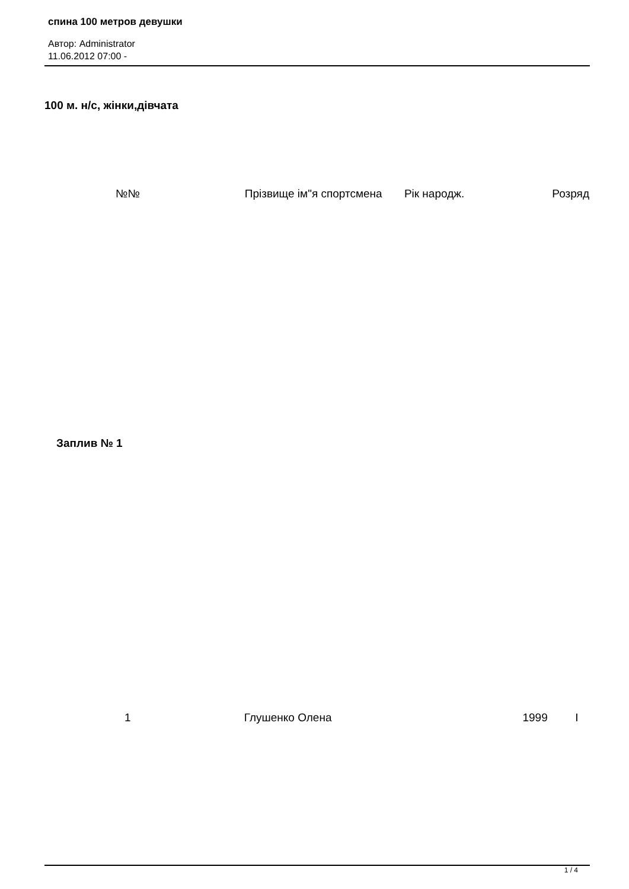спина 100 метров девушки
Автор: Administrator
11.06.2012 07:00 -
100 м. н/с, жінки,дівчата
| №№ | Прізвище ім"я спортсмена | Рік народж. | Розряд |
| --- | --- | --- | --- |
| Заплив № 1 | | | |
| 1 | Глушенко Олена | 1999 | I |
1 / 4